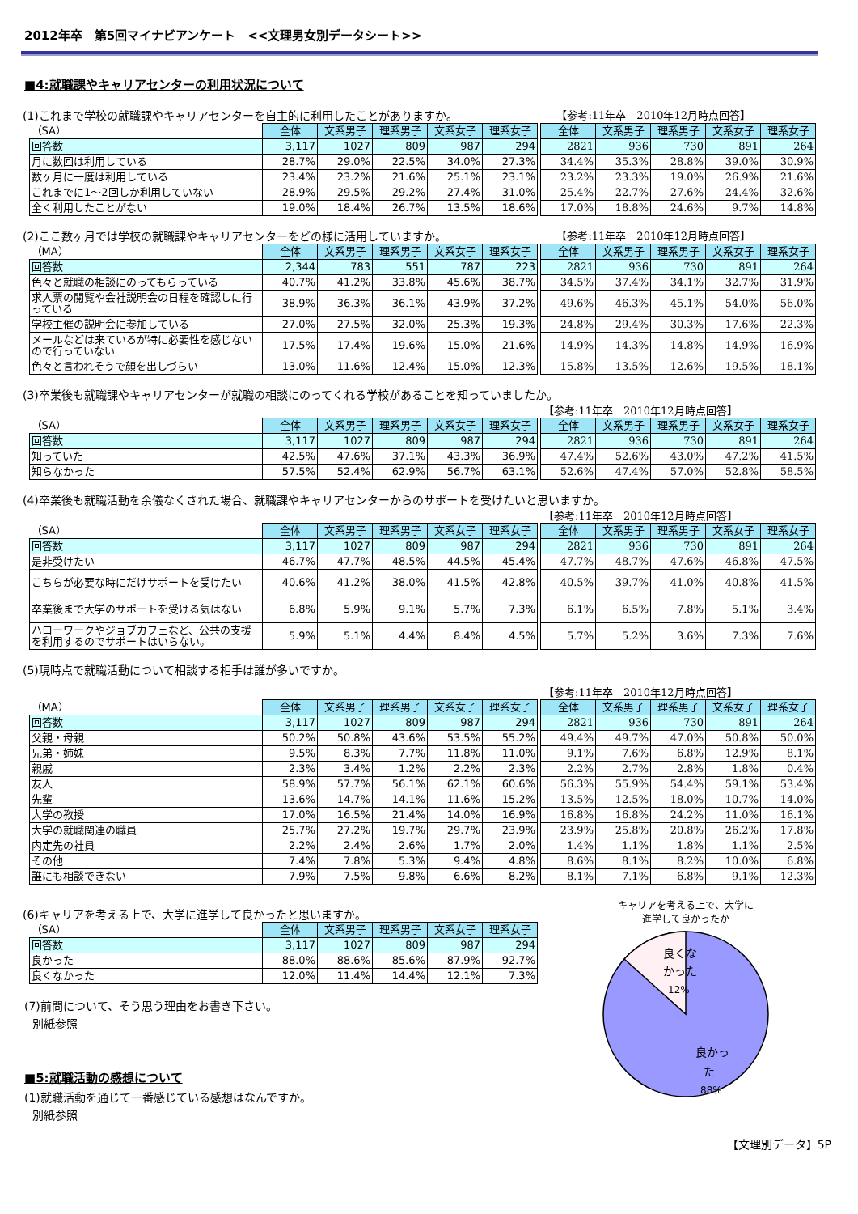2012年卒　第5回マイナビアンケート　<<文理男女別データシート>>
■4:就職課やキャリアセンターの利用状況について
(1)これまで学校の就職課やキャリアセンターを自主的に利用したことがありますか。 【参考:11年卒　2010年12月時点回答】
| （SA） | 全体 | 文系男子 | 理系男子 | 文系女子 | 理系女子 | | 全体 | 文系男子 | 理系男子 | 文系女子 | 理系女子 |
| 回答数 | 3,117 | 1027 | 809 | 987 | 294 | | 2821 | 936 | 730 | 891 | 264 |
| 月に数回は利用している | 28.7% | 29.0% | 22.5% | 34.0% | 27.3% | | 34.4% | 35.3% | 28.8% | 39.0% | 30.9% |
| 数ヶ月に一度は利用している | 23.4% | 23.2% | 21.6% | 25.1% | 23.1% | | 23.2% | 23.3% | 19.0% | 26.9% | 21.6% |
| これまでに1～2回しか利用していない | 28.9% | 29.5% | 29.2% | 27.4% | 31.0% | | 25.4% | 22.7% | 27.6% | 24.4% | 32.6% |
| 全く利用したことがない | 19.0% | 18.4% | 26.7% | 13.5% | 18.6% | | 17.0% | 18.8% | 24.6% | 9.7% | 14.8% |
(2)ここ数ヶ月では学校の就職課やキャリアセンターをどの様に活用していますか。 【参考:11年卒　2010年12月時点回答】
| （MA） | 全体 | 文系男子 | 理系男子 | 文系女子 | 理系女子 | | 全体 | 文系男子 | 理系男子 | 文系女子 | 理系女子 |
| 回答数 | 2,344 | 783 | 551 | 787 | 223 | | 2821 | 936 | 730 | 891 | 264 |
| 色々と就職の相談にのってもらっている | 40.7% | 41.2% | 33.8% | 45.6% | 38.7% | | 34.5% | 37.4% | 34.1% | 32.7% | 31.9% |
| 求人票の閲覧や会社説明会の日程を確認しに行っている | 38.9% | 36.3% | 36.1% | 43.9% | 37.2% | | 49.6% | 46.3% | 45.1% | 54.0% | 56.0% |
| 学校主催の説明会に参加している | 27.0% | 27.5% | 32.0% | 25.3% | 19.3% | | 24.8% | 29.4% | 30.3% | 17.6% | 22.3% |
| メールなどは来ているが特に必要性を感じないので行っていない | 17.5% | 17.4% | 19.6% | 15.0% | 21.6% | | 14.9% | 14.3% | 14.8% | 14.9% | 16.9% |
| 色々と言われそうで顔を出しづらい | 13.0% | 11.6% | 12.4% | 15.0% | 12.3% | | 15.8% | 13.5% | 12.6% | 19.5% | 18.1% |
(3)卒業後も就職課やキャリアセンターが就職の相談にのってくれる学校があることを知っていましたか。
【参考:11年卒　2010年12月時点回答】
| （SA） | 全体 | 文系男子 | 理系男子 | 文系女子 | 理系女子 | | 全体 | 文系男子 | 理系男子 | 文系女子 | 理系女子 |
| 回答数 | 3,117 | 1027 | 809 | 987 | 294 | | 2821 | 936 | 730 | 891 | 264 |
| 知っていた | 42.5% | 47.6% | 37.1% | 43.3% | 36.9% | | 47.4% | 52.6% | 43.0% | 47.2% | 41.5% |
| 知らなかった | 57.5% | 52.4% | 62.9% | 56.7% | 63.1% | | 52.6% | 47.4% | 57.0% | 52.8% | 58.5% |
(4)卒業後も就職活動を余儀なくされた場合、就職課やキャリアセンターからのサポートを受けたいと思いますか。
【参考:11年卒　2010年12月時点回答】
| （SA） | 全体 | 文系男子 | 理系男子 | 文系女子 | 理系女子 | | 全体 | 文系男子 | 理系男子 | 文系女子 | 理系女子 |
| 回答数 | 3,117 | 1027 | 809 | 987 | 294 | | 2821 | 936 | 730 | 891 | 264 |
| 是非受けたい | 46.7% | 47.7% | 48.5% | 44.5% | 45.4% | | 47.7% | 48.7% | 47.6% | 46.8% | 47.5% |
| こちらが必要な時にだけサポートを受けたい | 40.6% | 41.2% | 38.0% | 41.5% | 42.8% | | 40.5% | 39.7% | 41.0% | 40.8% | 41.5% |
| 卒業後まで大学のサポートを受ける気はない | 6.8% | 5.9% | 9.1% | 5.7% | 7.3% | | 6.1% | 6.5% | 7.8% | 5.1% | 3.4% |
| ハローワークやジョブカフェなど、公共の支援を利用するのでサポートはいらない。 | 5.9% | 5.1% | 4.4% | 8.4% | 4.5% | | 5.7% | 5.2% | 3.6% | 7.3% | 7.6% |
(5)現時点で就職活動について相談する相手は誰が多いですか。
【参考:11年卒　2010年12月時点回答】
| （MA） | 全体 | 文系男子 | 理系男子 | 文系女子 | 理系女子 | | 全体 | 文系男子 | 理系男子 | 文系女子 | 理系女子 |
| 回答数 | 3,117 | 1027 | 809 | 987 | 294 | | 2821 | 936 | 730 | 891 | 264 |
| 父親・母親 | 50.2% | 50.8% | 43.6% | 53.5% | 55.2% | | 49.4% | 49.7% | 47.0% | 50.8% | 50.0% |
| 兄弟・姉妹 | 9.5% | 8.3% | 7.7% | 11.8% | 11.0% | | 9.1% | 7.6% | 6.8% | 12.9% | 8.1% |
| 親戚 | 2.3% | 3.4% | 1.2% | 2.2% | 2.3% | | 2.2% | 2.7% | 2.8% | 1.8% | 0.4% |
| 友人 | 58.9% | 57.7% | 56.1% | 62.1% | 60.6% | | 56.3% | 55.9% | 54.4% | 59.1% | 53.4% |
| 先輩 | 13.6% | 14.7% | 14.1% | 11.6% | 15.2% | | 13.5% | 12.5% | 18.0% | 10.7% | 14.0% |
| 大学の教授 | 17.0% | 16.5% | 21.4% | 14.0% | 16.9% | | 16.8% | 16.8% | 24.2% | 11.0% | 16.1% |
| 大学の就職関連の職員 | 25.7% | 27.2% | 19.7% | 29.7% | 23.9% | | 23.9% | 25.8% | 20.8% | 26.2% | 17.8% |
| 内定先の社員 | 2.2% | 2.4% | 2.6% | 1.7% | 2.0% | | 1.4% | 1.1% | 1.8% | 1.1% | 2.5% |
| その他 | 7.4% | 7.8% | 5.3% | 9.4% | 4.8% | | 8.6% | 8.1% | 8.2% | 10.0% | 6.8% |
| 誰にも相談できない | 7.9% | 7.5% | 9.8% | 6.6% | 8.2% | | 8.1% | 7.1% | 6.8% | 9.1% | 12.3% |
(6)キャリアを考える上で、大学に進学して良かったと思いますか。
| （SA） | 全体 | 文系男子 | 理系男子 | 文系女子 | 理系女子 |
| 回答数 | 3,117 | 1027 | 809 | 987 | 294 |
| 良かった | 88.0% | 88.6% | 85.6% | 87.9% | 92.7% |
| 良くなかった | 12.0% | 11.4% | 14.4% | 12.1% | 7.3% |
(7)前問について、そう思う理由をお書き下さい。
別紙参照
■5:就職活動の感想について
(1)就職活動を通じて一番感じている感想はなんですか。
別紙参照
キャリアを考える上で、大学に
進学して良かったか
良くな
かった
12%
良かっ
た
88%
【文理別データ】5P